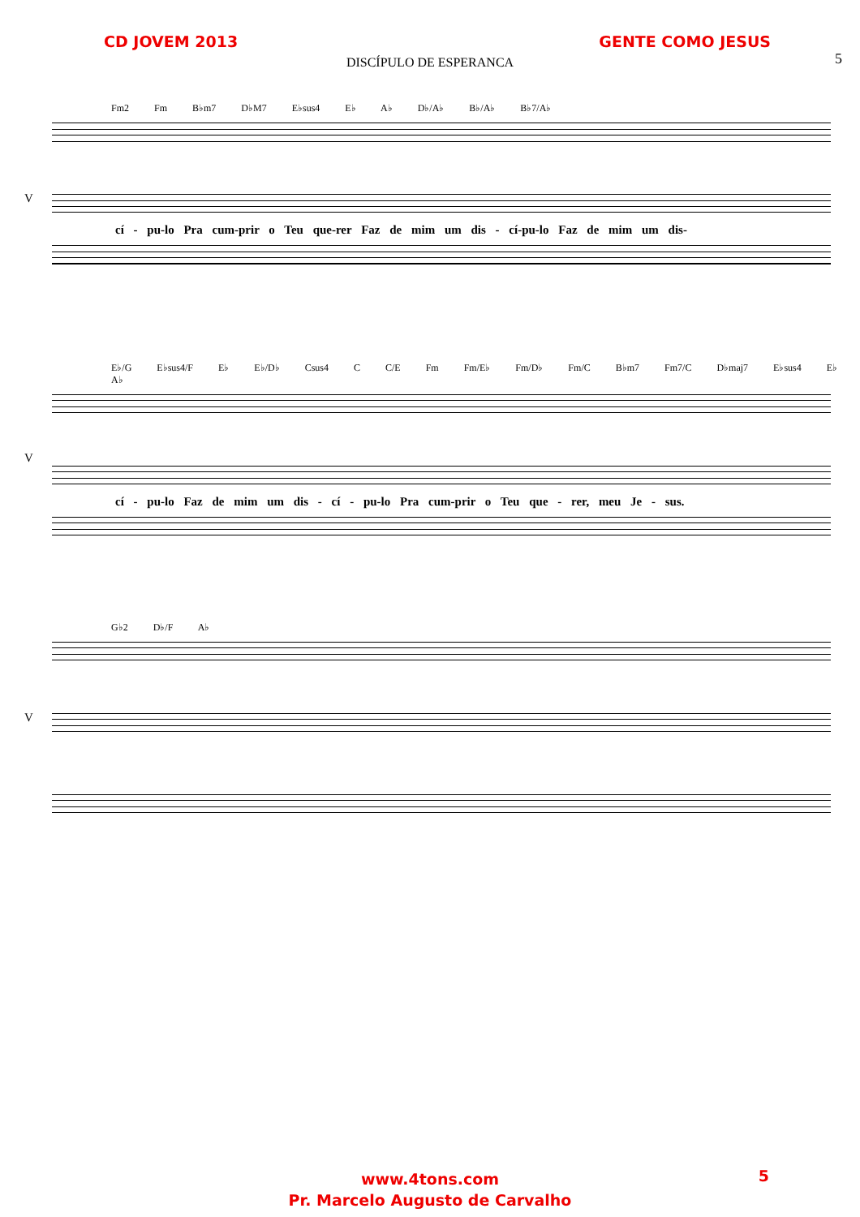CD JOVEM 2013 GENTE COMO JESUS
5
DISCÍPULO DE ESPERANCA
Fm2 Fm B♭m7 D♭M7 E♭sus4 E♭ A♭ D♭/A♭ B♭/A♭ B♭7/A♭
V
cí - pu-lo Pra cum-prir o Teu que-rer Faz de mim um dis - cí-pu-lo Faz de mim um dis-
E♭/G E♭sus4/F E♭ E♭/D♭ Csus4 C C/E Fm Fm/E♭ Fm/D♭ Fm/C B♭m7 Fm7/C D♭maj7 E♭sus4 E♭ A♭
V
cí - pu-lo Faz de mim um dis - cí - pu-lo Pra cum-prir o Teu que - rer, meu Je - sus.
G♭2 D♭/F A♭
V
www.4tons.com
Pr. Marcelo Augusto de Carvalho
5